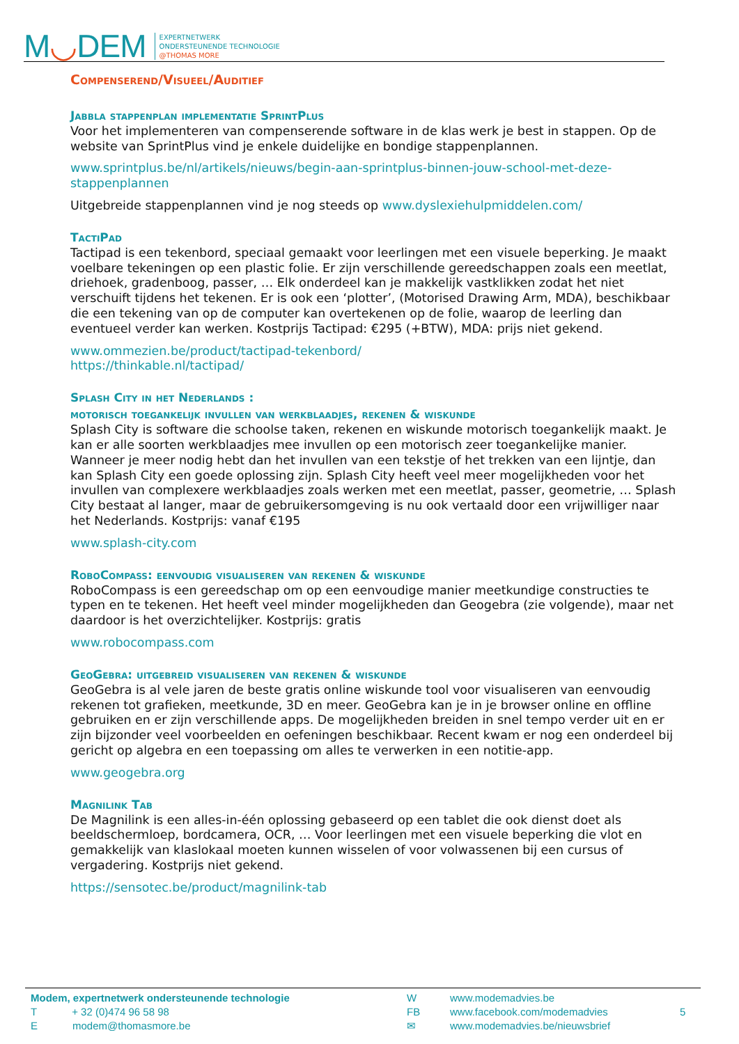M◡DEM
EXPERTNETWERK
ONDERSTEUNENDE TECHNOLOGIE
@THOMAS MORE
Compenserend/Visueel/Auditief
Jabbla stappenplan implementatie SprintPlus
Voor het implementeren van compenserende software in de klas werk je best in stappen. Op de website van SprintPlus vind je enkele duidelijke en bondige stappenplannen.
www.sprintplus.be/nl/artikels/nieuws/begin-aan-sprintplus-binnen-jouw-school-met-deze-stappenplannen
Uitgebreide stappenplannen vind je nog steeds op www.dyslexiehulpmiddelen.com/
TactiPad
Tactipad is een tekenbord, speciaal gemaakt voor leerlingen met een visuele beperking. Je maakt voelbare tekeningen op een plastic folie. Er zijn verschillende gereedschappen zoals een meetlat, driehoek, gradenboog, passer, … Elk onderdeel kan je makkelijk vastklikken zodat het niet verschuift tijdens het tekenen. Er is ook een ‘plotter’, (Motorised Drawing Arm, MDA), beschikbaar die een tekening van op de computer kan overtekenen op de folie, waarop de leerling dan eventueel verder kan werken. Kostprijs Tactipad: €295 (+BTW), MDA: prijs niet gekend.
www.ommezien.be/product/tactipad-tekenbord/
https://thinkable.nl/tactipad/
Splash City in het Nederlands :
motorisch toegankelijk invullen van werkblaadjes, rekenen & wiskunde
Splash City is software die schoolse taken, rekenen en wiskunde motorisch toegankelijk maakt. Je kan er alle soorten werkblaadjes mee invullen op een motorisch zeer toegankelijke manier. Wanneer je meer nodig hebt dan het invullen van een tekstje of het trekken van een lijntje, dan kan Splash City een goede oplossing zijn. Splash City heeft veel meer mogelijkheden voor het invullen van complexere werkblaadjes zoals werken met een meetlat, passer, geometrie, … Splash City bestaat al langer, maar de gebruikersomgeving is nu ook vertaald door een vrijwilliger naar het Nederlands. Kostprijs: vanaf €195
www.splash-city.com
RoboCompass: eenvoudig visualiseren van rekenen & wiskunde
RoboCompass is een gereedschap om op een eenvoudige manier meetkundige constructies te typen en te tekenen. Het heeft veel minder mogelijkheden dan Geogebra (zie volgende), maar net daardoor is het overzichtelijker. Kostprijs: gratis
www.robocompass.com
GeoGebra: uitgebreid visualiseren van rekenen & wiskunde
GeoGebra is al vele jaren de beste gratis online wiskunde tool voor visualiseren van eenvoudig rekenen tot grafieken, meetkunde, 3D en meer. GeoGebra kan je in je browser online en offline gebruiken en er zijn verschillende apps. De mogelijkheden breiden in snel tempo verder uit en er zijn bijzonder veel voorbeelden en oefeningen beschikbaar. Recent kwam er nog een onderdeel bij gericht op algebra en een toepassing om alles te verwerken in een notitie-app.
www.geogebra.org
Magnilink Tab
De Magnilink is een alles-in-één oplossing gebaseerd op een tablet die ook dienst doet als beeldschermloep, bordcamera, OCR, … Voor leerlingen met een visuele beperking die vlot en gemakkelijk van klaslokaal moeten kunnen wisselen of voor volwassenen bij een cursus of vergadering. Kostprijs niet gekend.
https://sensotec.be/product/magnilink-tab
Modem, expertnetwerk ondersteunende technologie
T + 32 (0)474 96 58 98
E modem@thomasmore.be
W
FB
✉
www.modemadvies.be
www.facebook.com/modemadvies
www.modemadvies.be/nieuwsbrief
5